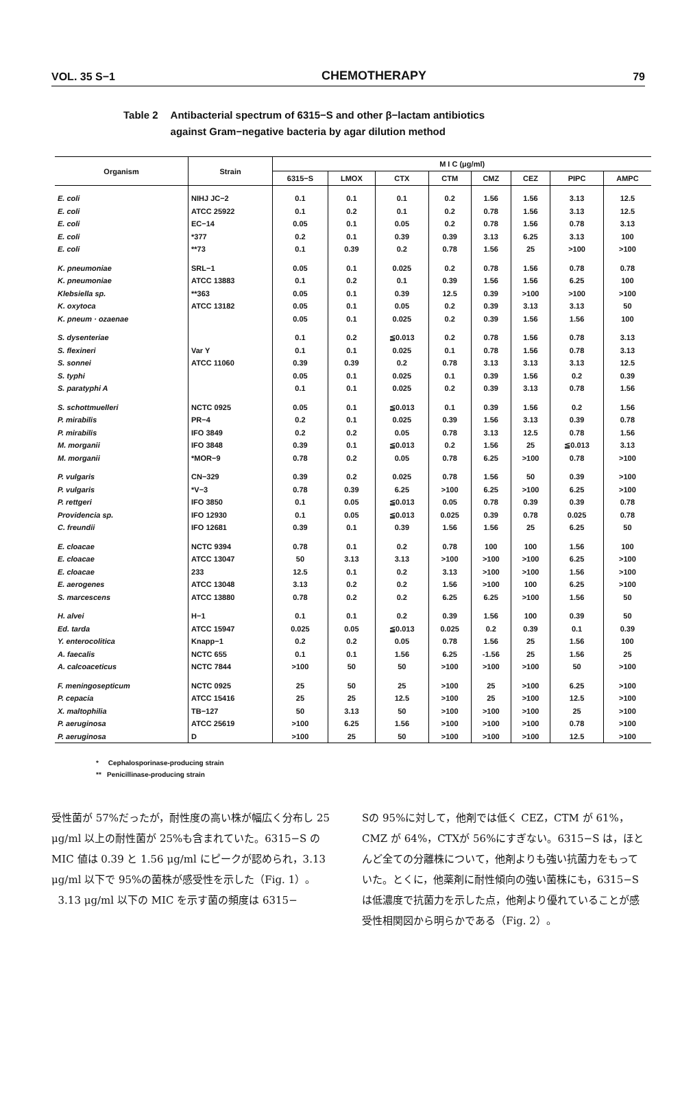VOL. 35 S−1 CHEMOTHERAPY 79
Table 2 Antibacterial spectrum of 6315−S and other β−lactam antibiotics
against Gram−negative bacteria by agar dilution method
| Organism | Strain | M I C (μg/ml) | | | | | | | |
| --- | --- | --- | --- | --- | --- | --- | --- | --- | --- |
| | | 6315−S | LMOX | CTX | CTM | CMZ | CEZ | PIPC | AMPC |
| E. coli | NIHJ JC−2 | 0.1 | 0.1 | 0.1 | 0.2 | 1.56 | 1.56 | 3.13 | 12.5 |
| E. coli | ATCC 25922 | 0.1 | 0.2 | 0.1 | 0.2 | 0.78 | 1.56 | 3.13 | 12.5 |
| E. coli | EC−14 | 0.05 | 0.1 | 0.05 | 0.2 | 0.78 | 1.56 | 0.78 | 3.13 |
| E. coli | *377 | 0.2 | 0.1 | 0.39 | 0.39 | 3.13 | 6.25 | 3.13 | 100 |
| E. coli | **73 | 0.1 | 0.39 | 0.2 | 0.78 | 1.56 | 25 | >100 | >100 |
| K. pneumoniae | SRL−1 | 0.05 | 0.1 | 0.025 | 0.2 | 0.78 | 1.56 | 0.78 | 0.78 |
| K. pneumoniae | ATCC 13883 | 0.1 | 0.2 | 0.1 | 0.39 | 1.56 | 1.56 | 6.25 | 100 |
| Klebsiella sp. | **363 | 0.05 | 0.1 | 0.39 | 12.5 | 0.39 | >100 | >100 | >100 |
| K. oxytoca | ATCC 13182 | 0.05 | 0.1 | 0.05 | 0.2 | 0.39 | 3.13 | 3.13 | 50 |
| K. pneum · ozaenae | | 0.05 | 0.1 | 0.025 | 0.2 | 0.39 | 1.56 | 1.56 | 100 |
| S. dysenteriae | | 0.1 | 0.2 | ≦0.013 | 0.2 | 0.78 | 1.56 | 0.78 | 3.13 |
| S. flexineri | Var Y | 0.1 | 0.1 | 0.025 | 0.1 | 0.78 | 1.56 | 0.78 | 3.13 |
| S. sonnei | ATCC 11060 | 0.39 | 0.39 | 0.2 | 0.78 | 3.13 | 3.13 | 3.13 | 12.5 |
| S. typhi | | 0.05 | 0.1 | 0.025 | 0.1 | 0.39 | 1.56 | 0.2 | 0.39 |
| S. paratyphi A | | 0.1 | 0.1 | 0.025 | 0.2 | 0.39 | 3.13 | 0.78 | 1.56 |
| S. schottmuelleri | NCTC 0925 | 0.05 | 0.1 | ≦0.013 | 0.1 | 0.39 | 1.56 | 0.2 | 1.56 |
| P. mirabilis | PR−4 | 0.2 | 0.1 | 0.025 | 0.39 | 1.56 | 3.13 | 0.39 | 0.78 |
| P. mirabilis | IFO 3849 | 0.2 | 0.2 | 0.05 | 0.78 | 3.13 | 12.5 | 0.78 | 1.56 |
| M. morganii | IFO 3848 | 0.39 | 0.1 | ≦0.013 | 0.2 | 1.56 | 25 | ≦0.013 | 3.13 |
| M. morganii | *MOR−9 | 0.78 | 0.2 | 0.05 | 0.78 | 6.25 | >100 | 0.78 | >100 |
| P. vulgaris | CN−329 | 0.39 | 0.2 | 0.025 | 0.78 | 1.56 | 50 | 0.39 | >100 |
| P. vulgaris | *V−3 | 0.78 | 0.39 | 6.25 | >100 | 6.25 | >100 | 6.25 | >100 |
| P. rettgeri | IFO 3850 | 0.1 | 0.05 | ≦0.013 | 0.05 | 0.78 | 0.39 | 0.39 | 0.78 |
| Providencia sp. | IFO 12930 | 0.1 | 0.05 | ≦0.013 | 0.025 | 0.39 | 0.78 | 0.025 | 0.78 |
| C. freundii | IFO 12681 | 0.39 | 0.1 | 0.39 | 1.56 | 1.56 | 25 | 6.25 | 50 |
| E. cloacae | NCTC 9394 | 0.78 | 0.1 | 0.2 | 0.78 | 100 | 100 | 1.56 | 100 |
| E. cloacae | ATCC 13047 | 50 | 3.13 | 3.13 | >100 | >100 | >100 | 6.25 | >100 |
| E. cloacae | 233 | 12.5 | 0.1 | 0.2 | 3.13 | >100 | >100 | 1.56 | >100 |
| E. aerogenes | ATCC 13048 | 3.13 | 0.2 | 0.2 | 1.56 | >100 | 100 | 6.25 | >100 |
| S. marcescens | ATCC 13880 | 0.78 | 0.2 | 0.2 | 6.25 | 6.25 | >100 | 1.56 | 50 |
| H. alvei | H−1 | 0.1 | 0.1 | 0.2 | 0.39 | 1.56 | 100 | 0.39 | 50 |
| Ed. tarda | ATCC 15947 | 0.025 | 0.05 | ≦0.013 | 0.025 | 0.2 | 0.39 | 0.1 | 0.39 |
| Y. enterocolitica | Knapp−1 | 0.2 | 0.2 | 0.05 | 0.78 | 1.56 | 25 | 1.56 | 100 |
| A. faecalis | NCTC 655 | 0.1 | 0.1 | 1.56 | 6.25 | -1.56 | 25 | 1.56 | 25 |
| A. calcoaceticus | NCTC 7844 | >100 | 50 | 50 | >100 | >100 | >100 | 50 | >100 |
| F. meningosepticum | NCTC 0925 | 25 | 50 | 25 | >100 | 25 | >100 | 6.25 | >100 |
| P. cepacia | ATCC 15416 | 25 | 25 | 12.5 | >100 | 25 | >100 | 12.5 | >100 |
| X. maltophilia | TB−127 | 50 | 3.13 | 50 | >100 | >100 | >100 | 25 | >100 |
| P. aeruginosa | ATCC 25619 | >100 | 6.25 | 1.56 | >100 | >100 | >100 | 0.78 | >100 |
| P. aeruginosa | D | >100 | 25 | 50 | >100 | >100 | >100 | 12.5 | >100 |
* Cephalosporinase-producing strain
** Penicillinase-producing strain
受性菌が 57%だったが，耐性度の高い株が幅広く分布し 25 μg/ml 以上の耐性菌が 25%も含まれていた。6315−S の MIC 値は 0.39 と 1.56 μg/ml にピークが認められ，3.13 μg/ml 以下で 95%の菌株が感受性を示した（Fig. 1）。
3.13 μg/ml 以下の MIC を示す菌の頻度は 6315−
Sの 95%に対して，他剤では低く CEZ，CTM が 61%，CMZ が 64%，CTXが 56%にすぎない。6315−S は，ほとんど全ての分離株について，他剤よりも強い抗菌力をもっていた。とくに，他薬剤に耐性傾向の強い菌株にも，6315−S は低濃度で抗菌力を示した点，他剤より優れていることが感受性相関図から明らかである（Fig. 2）。